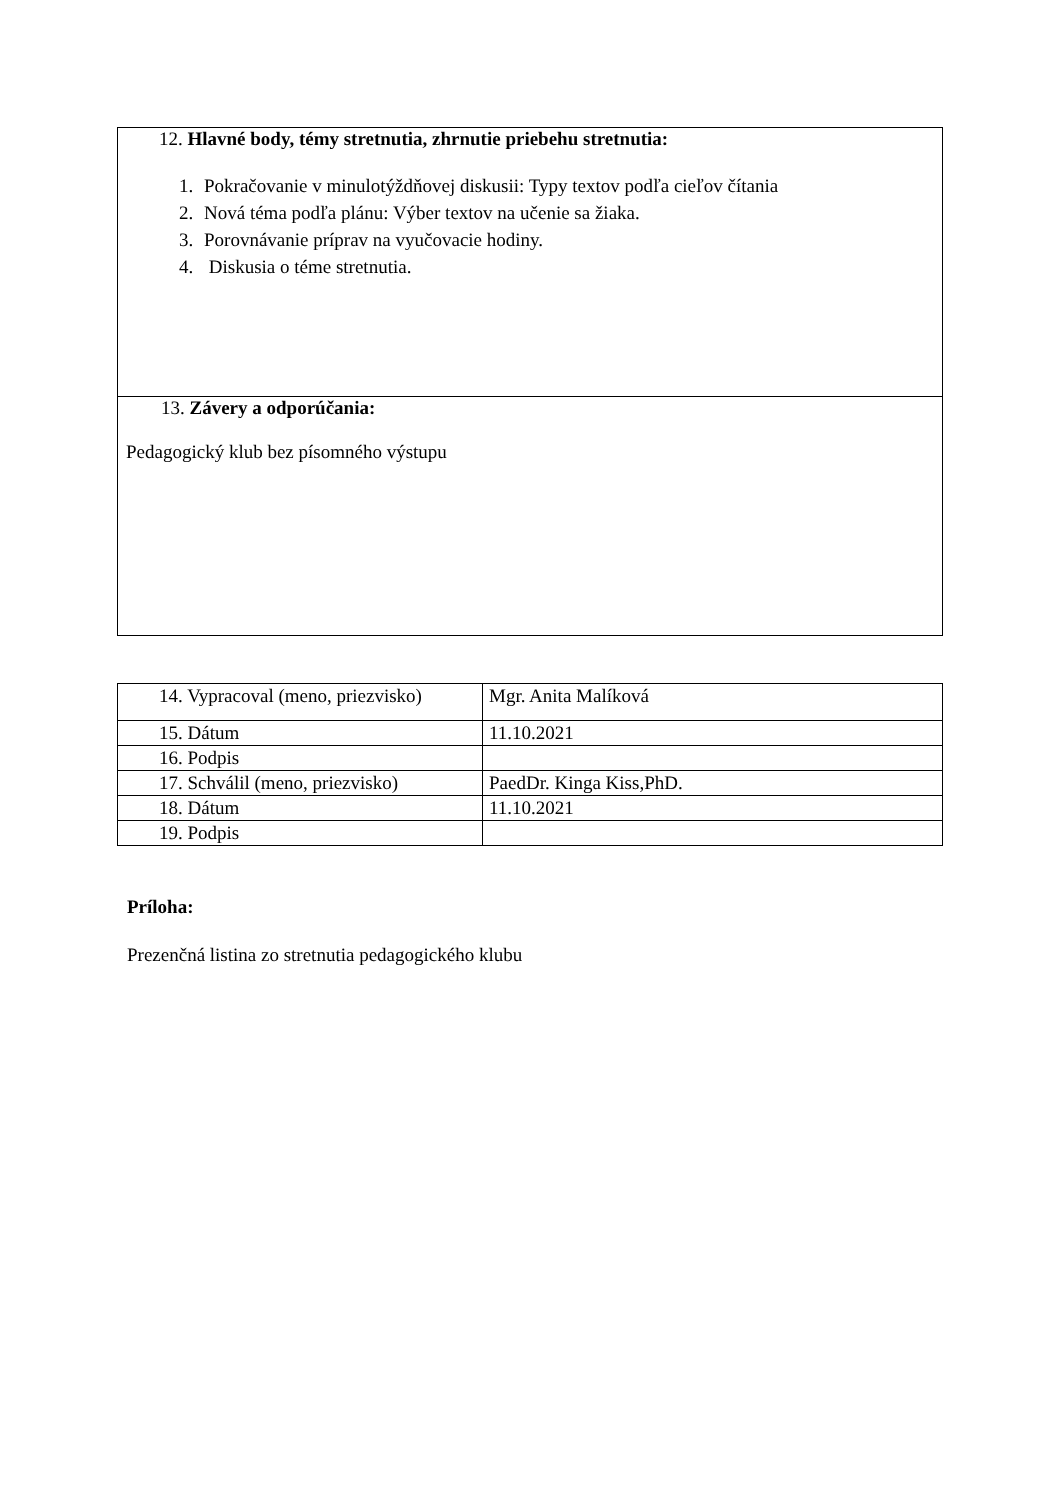| 12. Hlavné body, témy stretnutia, zhrnutie priebehu stretnutia: 1. Pokračovanie v minulotýždňovej diskusii: Typy textov podľa cieľov čítania 2. Nová téma podľa plánu: Výber textov na učenie sa žiaka. 3. Porovnávanie príprav na vyučovacie hodiny. 4. Diskusia o téme stretnutia. |
| 13. Závery a odporúčania: Pedagogický klub bez písomného výstupu |
| 14. Vypracoval (meno, priezvisko) | Mgr. Anita Malíková |
| 15. Dátum | 11.10.2021 |
| 16. Podpis | |
| 17. Schválil (meno, priezvisko) | PaedDr. Kinga Kiss,PhD. |
| 18. Dátum | 11.10.2021 |
| 19. Podpis | |
Príloha:
Prezenčná listina zo stretnutia pedagogického klubu